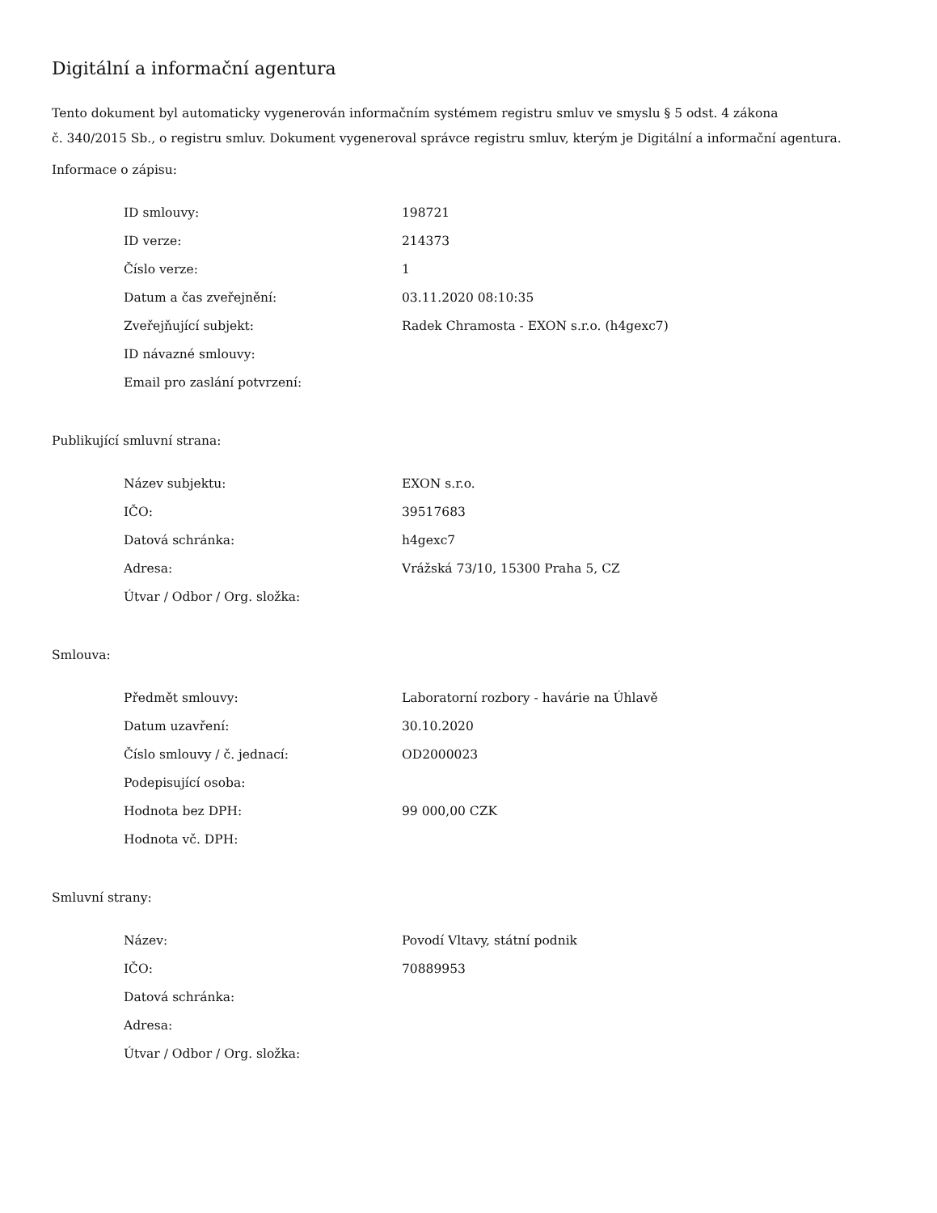Digitální a informační agentura
Tento dokument byl automaticky vygenerován informačním systémem registru smluv ve smyslu § 5 odst. 4 zákona
č. 340/2015 Sb., o registru smluv. Dokument vygeneroval správce registru smluv, kterým je Digitální a informační agentura.
Informace o zápisu:
| ID smlouvy: | 198721 |
| ID verze: | 214373 |
| Číslo verze: | 1 |
| Datum a čas zveřejnění: | 03.11.2020 08:10:35 |
| Zveřejňující subjekt: | Radek Chramosta - EXON s.r.o. (h4gexc7) |
| ID návazné smlouvy: | |
| Email pro zaslání potvrzení: | |
Publikující smluvní strana:
| Název subjektu: | EXON s.r.o. |
| IČO: | 39517683 |
| Datová schránka: | h4gexc7 |
| Adresa: | Vrážská 73/10, 15300 Praha 5, CZ |
| Útvar / Odbor / Org. složka: | |
Smlouva:
| Předmět smlouvy: | Laboratorní rozbory - havárie na Úhlavě |
| Datum uzavření: | 30.10.2020 |
| Číslo smlouvy / č. jednací: | OD2000023 |
| Podepisující osoba: | |
| Hodnota bez DPH: | 99 000,00 CZK |
| Hodnota vč. DPH: | |
Smluvní strany:
| Název: | Povodí Vltavy, státní podnik |
| IČO: | 70889953 |
| Datová schránka: | |
| Adresa: | |
| Útvar / Odbor / Org. složka: | |